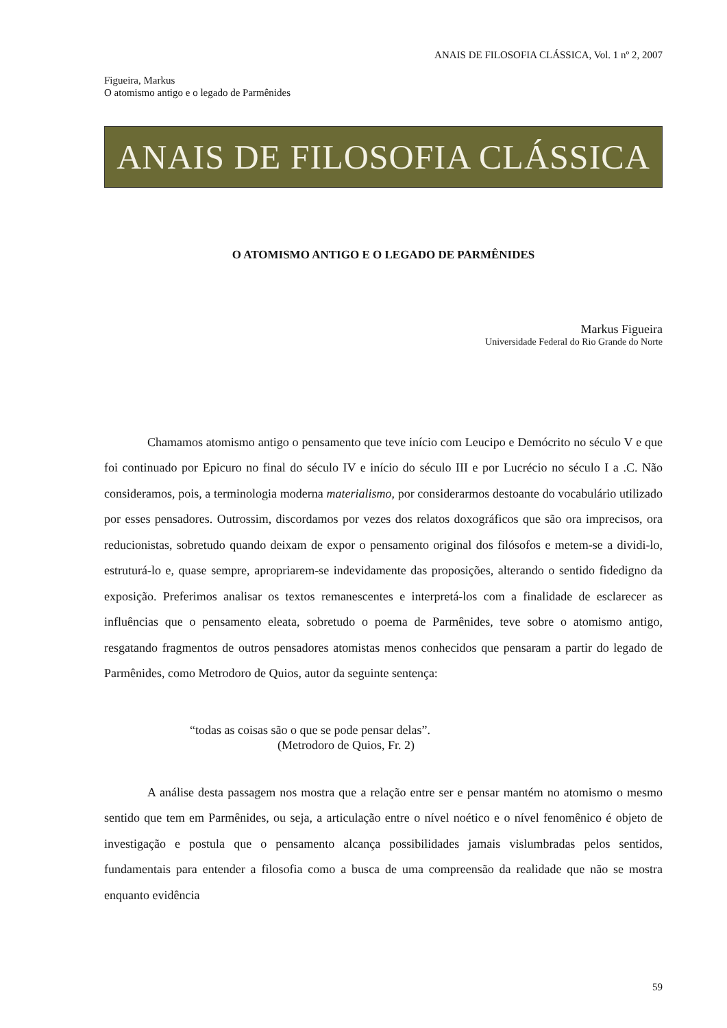ANAIS DE FILOSOFIA CLÁSSICA, Vol. 1 nº 2, 2007
Figueira, Markus
O atomismo antigo e o legado de Parmênides
ANAIS DE FILOSOFIA CLÁSSICA
O ATOMISMO ANTIGO E O LEGADO DE PARMÊNIDES
Markus Figueira
Universidade Federal do Rio Grande do Norte
Chamamos atomismo antigo o pensamento que teve início com Leucipo e Demócrito no século V e que foi continuado por Epicuro no final do século IV e início do século III e por Lucrécio no século I a .C. Não consideramos, pois, a terminologia moderna materialismo, por considerarmos destoante do vocabulário utilizado por esses pensadores. Outrossim, discordamos por vezes dos relatos doxográficos que são ora imprecisos, ora reducionistas, sobretudo quando deixam de expor o pensamento original dos filósofos e metem-se a dividi-lo, estruturá-lo e, quase sempre, apropriarem-se indevidamente das proposições, alterando o sentido fidedigno da exposição. Preferimos analisar os textos remanescentes e interpretá-los com a finalidade de esclarecer as influências que o pensamento eleata, sobretudo o poema de Parmênides, teve sobre o atomismo antigo, resgatando fragmentos de outros pensadores atomistas menos conhecidos que pensaram a partir do legado de Parmênides, como Metrodoro de Quios, autor da seguinte sentença:
“todas as coisas são o que se pode pensar delas”.
(Metrodoro de Quios, Fr. 2)
A análise desta passagem nos mostra que a relação entre ser e pensar mantém no atomismo o mesmo sentido que tem em Parmênides, ou seja, a articulação entre o nível noético e o nível fenomênico é objeto de investigação e postula que o pensamento alcança possibilidades jamais vislumbradas pelos sentidos, fundamentais para entender a filosofia como a busca de uma compreensão da realidade que não se mostra enquanto evidência
59